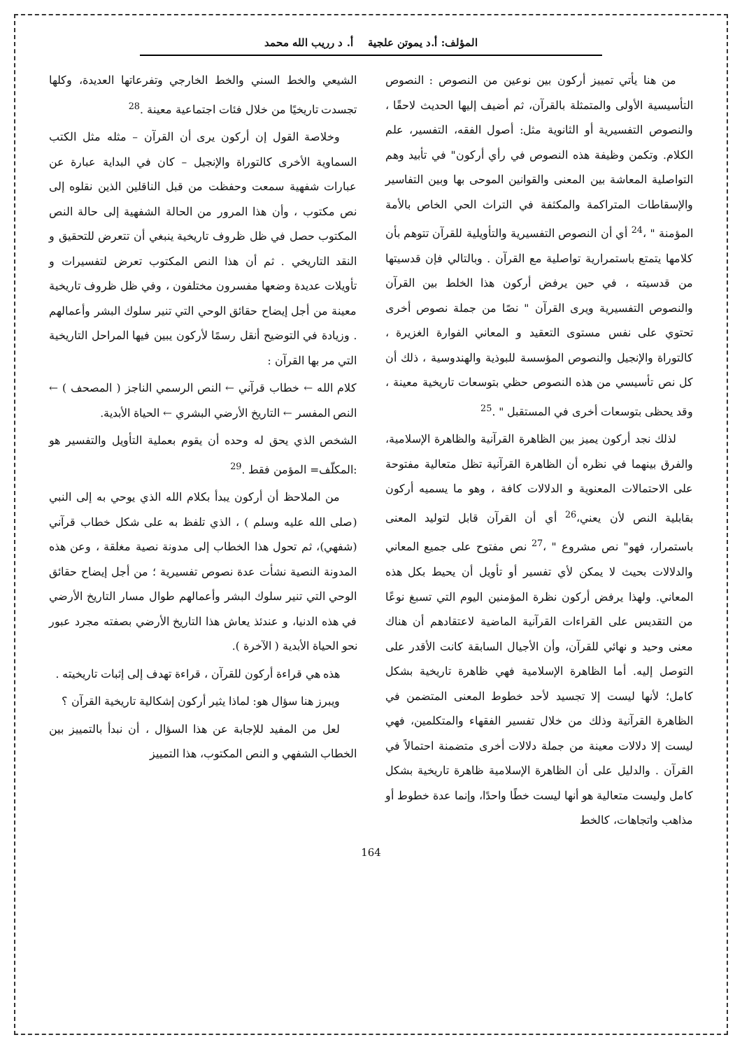المؤلف: أ.د يموتن علجية أ. د رريب الله محمد
من هنا يأتي تمييز أركون بين نوعين من النصوص : النصوص التأسيسية الأولى والمتمثلة بالقرآن، ثم أضيف إليها الحديث لاحقًا ، والنصوص التفسيرية أو الثانوية مثل: أصول الفقه، التفسير، علم الكلام. وتكمن وظيفة هذه النصوص في رأي أركون" في تأبيد وهم التواصلية المعاشة بين المعنى والقوانين الموحى بها وبين التفاسير والإسقاطات المتراكمة والمكثفة في التراث الحي الخاص بالأمة المؤمنة " ،<sup>24</sup> أي أن النصوص التفسيرية والتأويلية للقرآن تتوهم بأن كلامها يتمتع باستمرارية تواصلية مع القرآن . وبالتالي فإن قدسيتها من قدسيته ، في حين يرفض أركون هذا الخلط بين القرآن والنصوص التفسيرية ويرى القرآن " نصًا من جملة نصوص أخرى تحتوي على نفس مستوى التعقيد و المعاني الفوارة الغزيرة ، كالتوراة والإنجيل والنصوص المؤسسة للبوذية والهندوسية ، ذلك أن كل نص تأسيسي من هذه النصوص حظي بتوسعات تاريخية معينة ، وقد يحظى بتوسعات أخرى في المستقبل " .<sup>25</sup>
لذلك نجد أركون يميز بين الظاهرة القرآنية والظاهرة الإسلامية، والفرق بينهما في نظره أن الظاهرة القرآنية تظل متعالية مفتوحة على الاحتمالات المعنوية و الدلالات كافة ، وهو ما يسميه أركون بقابلية النص لأن يعني،<sup>26</sup> أي أن القرآن قابل لتوليد المعنى باستمرار، فهو" نص مشروع " ،<sup>27</sup> نص مفتوح على جميع المعاني والدلالات بحيث لا يمكن لأي تفسير أو تأويل أن يحيط بكل هذه المعاني. ولهذا يرفض أركون نظرة المؤمنين اليوم التي تسبغ نوعًا من التقديس على القراءات القرآنية الماضية لاعتقادهم أن هناك معنى وحيد و نهائي للقرآن، وأن الأجيال السابقة كانت الأقدر على التوصل إليه. أما الظاهرة الإسلامية فهي ظاهرة تاريخية بشكل كامل؛ لأنها ليست إلا تجسيد لأحد خطوط المعنى المتضمن في الظاهرة القرآنية وذلك من خلال تفسير الفقهاء والمتكلمين، فهي ليست إلا دلالات معينة من جملة دلالات أخرى متضمنة احتمالاً في القرآن . والدليل على أن الظاهرة الإسلامية ظاهرة تاريخية بشكل كامل وليست متعالية هو أنها ليست خطًا واحدًا، وإنما عدة خطوط أو مذاهب واتجاهات، كالخط
الشيعي والخط السني والخط الخارجي وتفرعاتها العديدة، وكلها تجسدت تاريخيًا من خلال فئات اجتماعية معينة .<sup>28</sup>
وخلاصة القول إن أركون يرى أن القرآن – مثله مثل الكتب السماوية الأخرى كالتوراة والإنجيل – كان في البداية عبارة عن عبارات شفهية سمعت وحفظت من قبل الناقلين الذين نقلوه إلى نص مكتوب ، وأن هذا المرور من الحالة الشفهية إلى حالة النص المكتوب حصل في ظل ظروف تاريخية ينبغي أن تتعرض للتحقيق و النقد التاريخي . ثم أن هذا النص المكتوب تعرض لتفسيرات و تأويلات عديدة وضعها مفسرون مختلفون ، وفي ظل ظروف تاريخية معينة من أجل إيضاح حقائق الوحي التي تنير سلوك البشر وأعمالهم . وزيادة في التوضيح أنقل رسمًا لأركون يبين فيها المراحل التاريخية التي مر بها القرآن :
كلام الله ← خطاب قرآني ← النص الرسمي الناجز ( المصحف ) ← النص المفسر ← التاريخ الأرضي البشري ← الحياة الأبدية.
الشخص الذي يحق له وحده أن يقوم بعملية التأويل والتفسير هو :المكلّف= المؤمن فقط .<sup>29</sup>
من الملاحظ أن أركون يبدأ بكلام الله الذي يوحي به إلى النبي (صلى الله عليه وسلم ) ، الذي تلفظ به على شكل خطاب قرآني (شفهي)، ثم تحول هذا الخطاب إلى مدونة نصية مغلقة ، وعن هذه المدونة النصية نشأت عدة نصوص تفسيرية ؛ من أجل إيضاح حقائق الوحي التي تنير سلوك البشر وأعمالهم طوال مسار التاريخ الأرضي في هذه الدنيا، و عندئذ يعاش هذا التاريخ الأرضي بصفته مجرد عبور نحو الحياة الأبدية ( الآخرة ).
هذه هي قراءة أركون للقرآن ، قراءة تهدف إلى إثبات تاريخيته .
ويبرز هنا سؤال هو: لماذا يثير أركون إشكالية تاريخية القرآن ؟
لعل من المفيد للإجابة عن هذا السؤال ، أن نبدأ بالتمييز بين الخطاب الشفهي و النص المكتوب، هذا التمييز
164